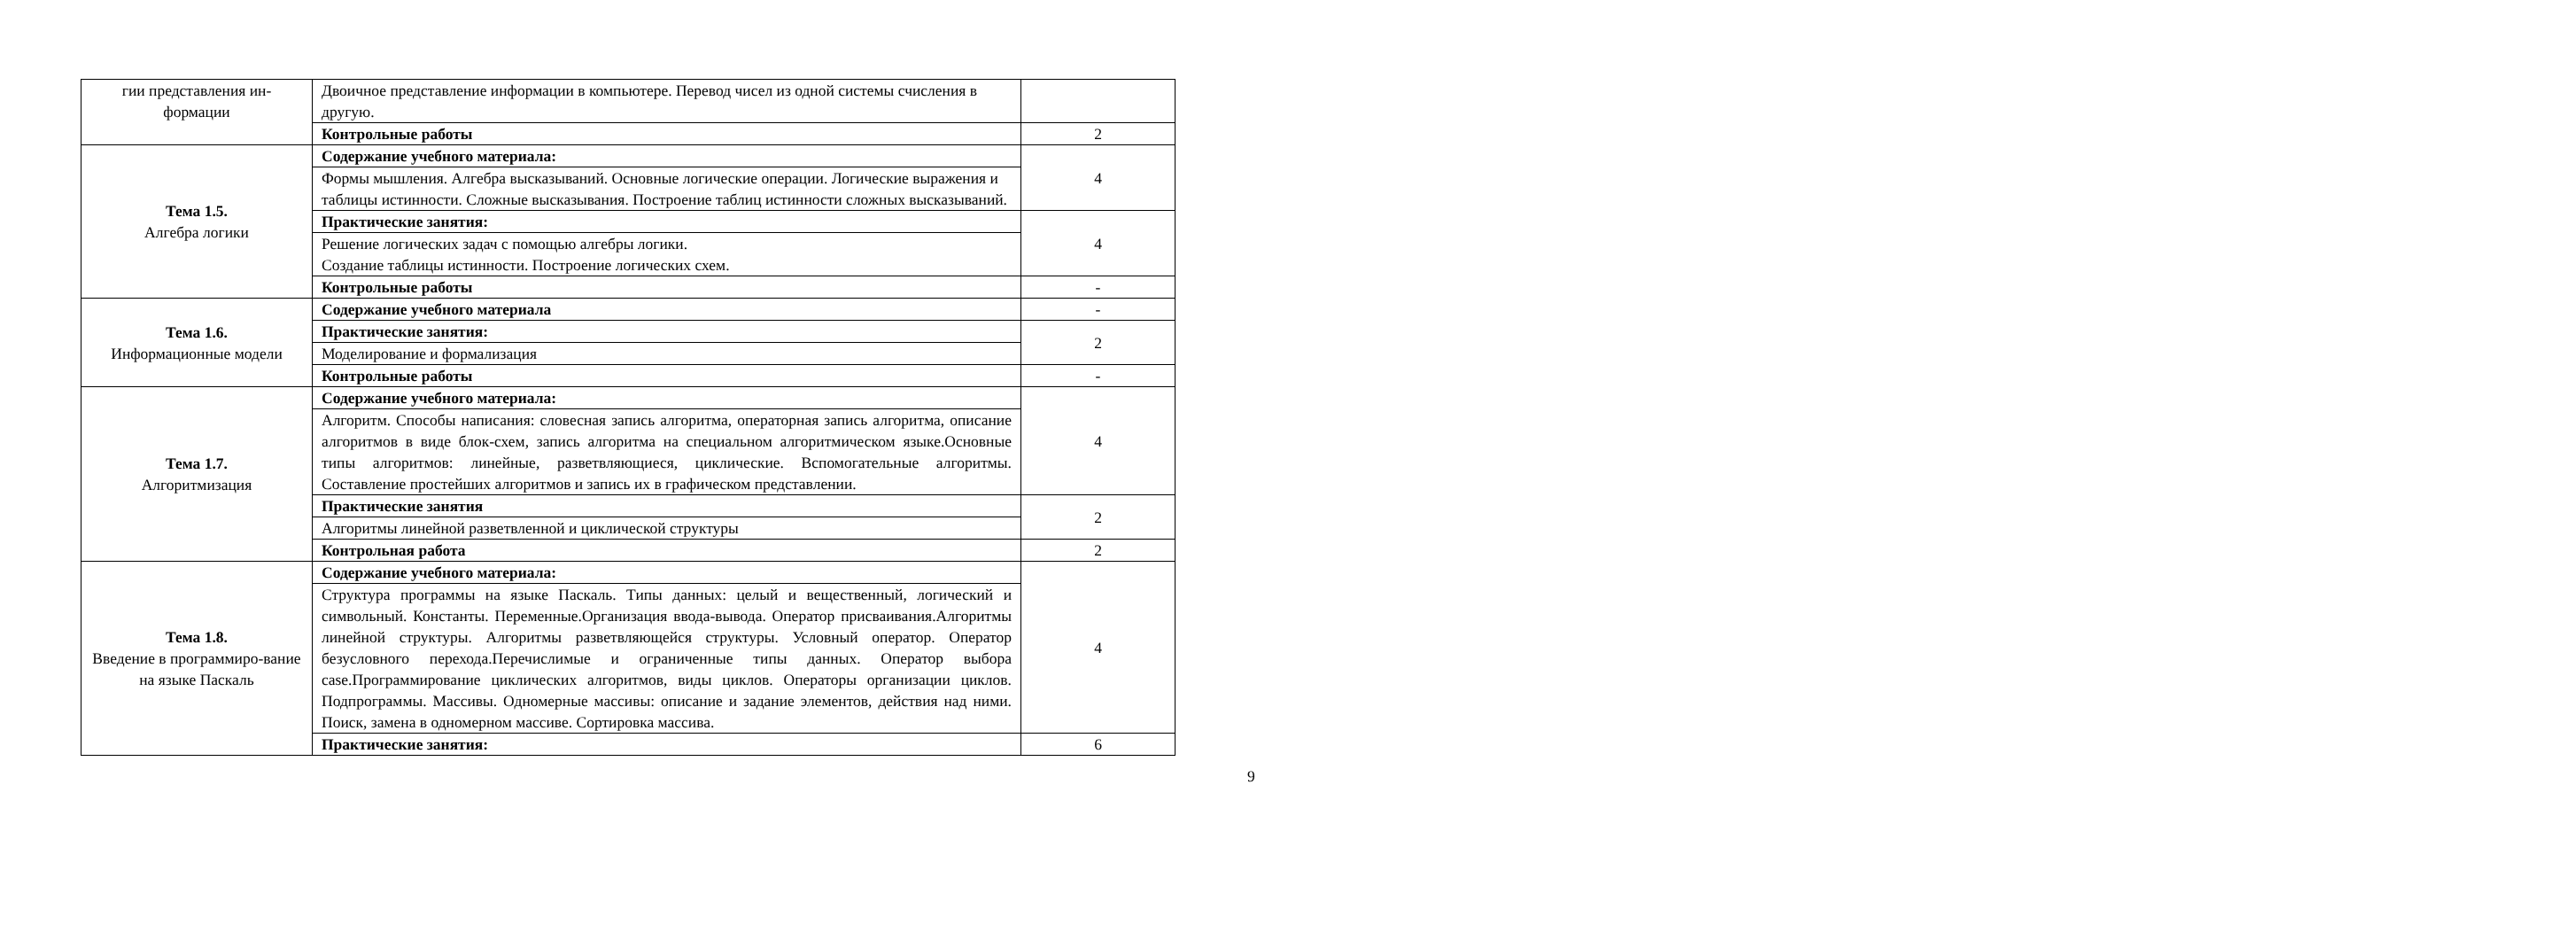| гии представления ин-формации | Двоичное представление информации в компьютере. Перевод чисел из одной системы счисления в другую. | |
| | Контрольные работы | 2 |
| Тема 1.5. Алгебра логики | Содержание учебного материала: | 4 |
| | Формы мышления. Алгебра высказываний. Основные логические операции. Логические выражения и таблицы истинности. Сложные высказывания. Построение таблиц истинности сложных высказываний. | |
| | Практические занятия: | 4 |
| | Решение логических задач с помощью алгебры логики. Создание таблицы истинности. Построение логических схем. | |
| | Контрольные работы | - |
| Тема 1.6. Информационные модели | Содержание учебного материала | - |
| | Практические занятия: | 2 |
| | Моделирование и формализация | |
| | Контрольные работы | - |
| Тема 1.7. Алгоритмизация | Содержание учебного материала: | 4 |
| | Алгоритм. Способы написания: словесная запись алгоритма, операторная запись алгоритма, описание алгоритмов в виде блок-схем, запись алгоритма на специальном алгоритмическом языке.Основные типы алгоритмов: линейные, разветвляющиеся, циклические. Вспомогательные алгоритмы. Составление простейших алгоритмов и запись их в графическом представлении. | |
| | Практические занятия | 2 |
| | Алгоритмы линейной разветвленной и циклической структуры | |
| | Контрольная работа | 2 |
| Тема 1.8. Введение в программиро-вание на языке Паскаль | Содержание учебного материала: | 4 |
| | Структура программы на языке Паскаль. Типы данных: целый и вещественный, логический и символьный. Константы. Переменные.Организация ввода-вывода. Оператор присваивания.Алгоритмы линейной структуры. Алгоритмы разветвляющейся структуры. Условный оператор. Оператор безусловного перехода.Перечислимые и ограниченные типы данных. Оператор выбора case.Программирование циклических алгоритмов, виды циклов. Операторы организации циклов. Подпрограммы. Массивы. Одномерные массивы: описание и задание элементов, действия над ними. Поиск, замена в одномерном массиве. Сортировка массива. | |
| | Практические занятия: | 6 |
9